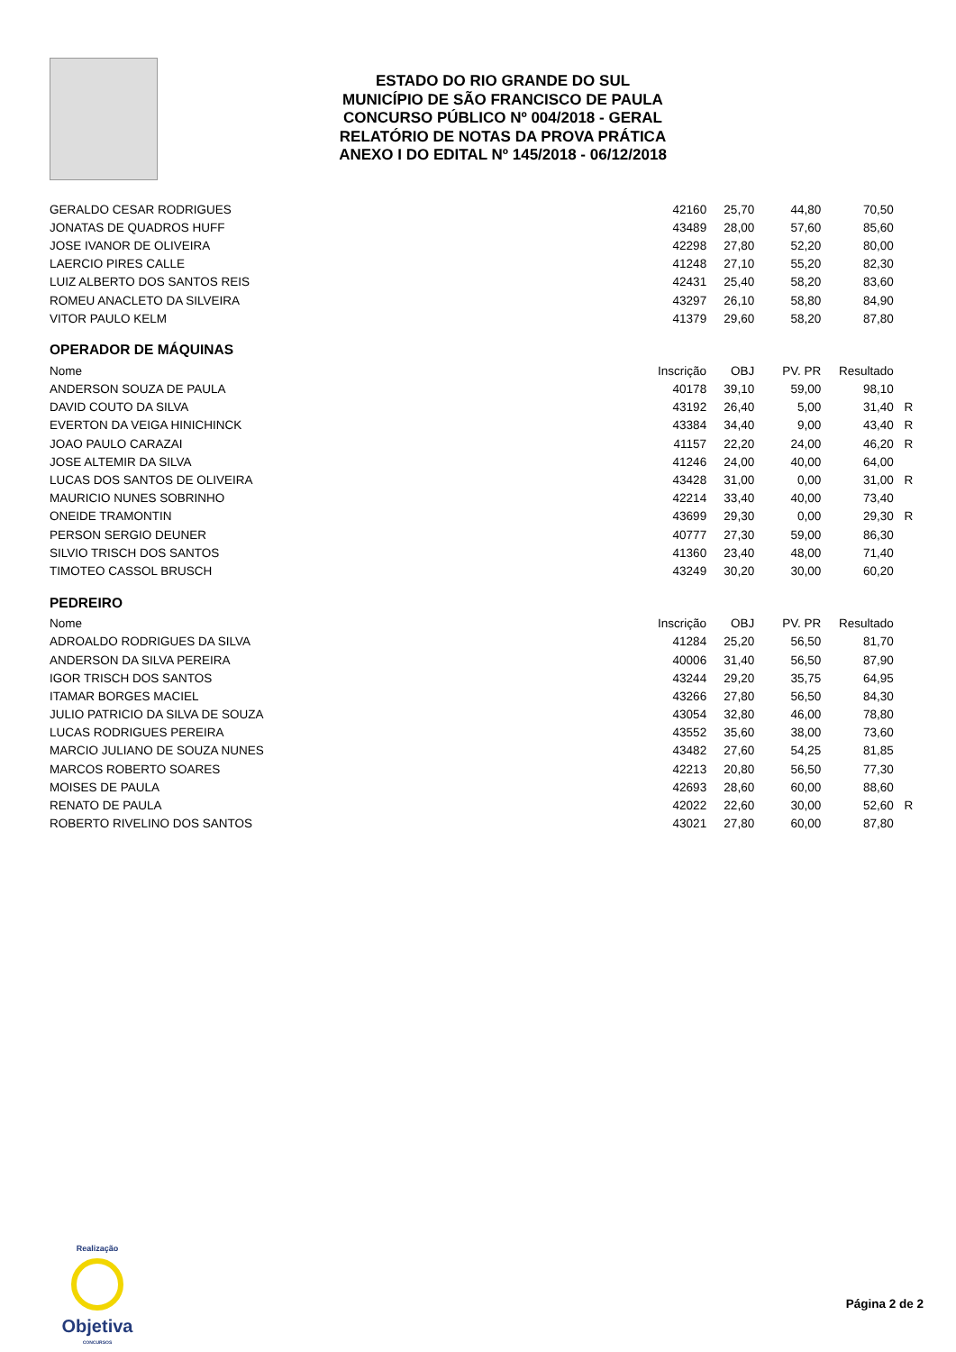ESTADO DO RIO GRANDE DO SUL
MUNICÍPIO DE SÃO FRANCISCO DE PAULA
CONCURSO PÚBLICO Nº 004/2018 - GERAL
RELATÓRIO DE NOTAS DA PROVA PRÁTICA
ANEXO I DO EDITAL Nº 145/2018 - 06/12/2018
| GERALDO CESAR RODRIGUES | 42160 | 25,70 | 44,80 | 70,50 | |
| JONATAS DE QUADROS HUFF | 43489 | 28,00 | 57,60 | 85,60 | |
| JOSE IVANOR DE OLIVEIRA | 42298 | 27,80 | 52,20 | 80,00 | |
| LAERCIO PIRES CALLE | 41248 | 27,10 | 55,20 | 82,30 | |
| LUIZ ALBERTO DOS SANTOS REIS | 42431 | 25,40 | 58,20 | 83,60 | |
| ROMEU ANACLETO DA SILVEIRA | 43297 | 26,10 | 58,80 | 84,90 | |
| VITOR PAULO KELM | 41379 | 29,60 | 58,20 | 87,80 | |
OPERADOR DE MÁQUINAS
| Nome | Inscrição | OBJ | PV. PR | Resultado | |
| --- | --- | --- | --- | --- | --- |
| ANDERSON SOUZA DE PAULA | 40178 | 39,10 | 59,00 | 98,10 | |
| DAVID COUTO DA SILVA | 43192 | 26,40 | 5,00 | 31,40 | R |
| EVERTON DA VEIGA HINICHINCK | 43384 | 34,40 | 9,00 | 43,40 | R |
| JOAO PAULO CARAZAI | 41157 | 22,20 | 24,00 | 46,20 | R |
| JOSE ALTEMIR DA SILVA | 41246 | 24,00 | 40,00 | 64,00 | |
| LUCAS DOS SANTOS DE OLIVEIRA | 43428 | 31,00 | 0,00 | 31,00 | R |
| MAURICIO NUNES SOBRINHO | 42214 | 33,40 | 40,00 | 73,40 | |
| ONEIDE TRAMONTIN | 43699 | 29,30 | 0,00 | 29,30 | R |
| PERSON SERGIO DEUNER | 40777 | 27,30 | 59,00 | 86,30 | |
| SILVIO TRISCH DOS SANTOS | 41360 | 23,40 | 48,00 | 71,40 | |
| TIMOTEO CASSOL BRUSCH | 43249 | 30,20 | 30,00 | 60,20 | |
PEDREIRO
| Nome | Inscrição | OBJ | PV. PR | Resultado | |
| --- | --- | --- | --- | --- | --- |
| ADROALDO RODRIGUES DA SILVA | 41284 | 25,20 | 56,50 | 81,70 | |
| ANDERSON DA SILVA PEREIRA | 40006 | 31,40 | 56,50 | 87,90 | |
| IGOR TRISCH DOS SANTOS | 43244 | 29,20 | 35,75 | 64,95 | |
| ITAMAR BORGES MACIEL | 43266 | 27,80 | 56,50 | 84,30 | |
| JULIO PATRICIO DA SILVA DE SOUZA | 43054 | 32,80 | 46,00 | 78,80 | |
| LUCAS RODRIGUES PEREIRA | 43552 | 35,60 | 38,00 | 73,60 | |
| MARCIO JULIANO DE SOUZA NUNES | 43482 | 27,60 | 54,25 | 81,85 | |
| MARCOS ROBERTO SOARES | 42213 | 20,80 | 56,50 | 77,30 | |
| MOISES DE PAULA | 42693 | 28,60 | 60,00 | 88,60 | |
| RENATO DE PAULA | 42022 | 22,60 | 30,00 | 52,60 | R |
| ROBERTO RIVELINO DOS SANTOS | 43021 | 27,80 | 60,00 | 87,80 | |
Realização
Objetiva
CONCURSOS
Página 2 de 2